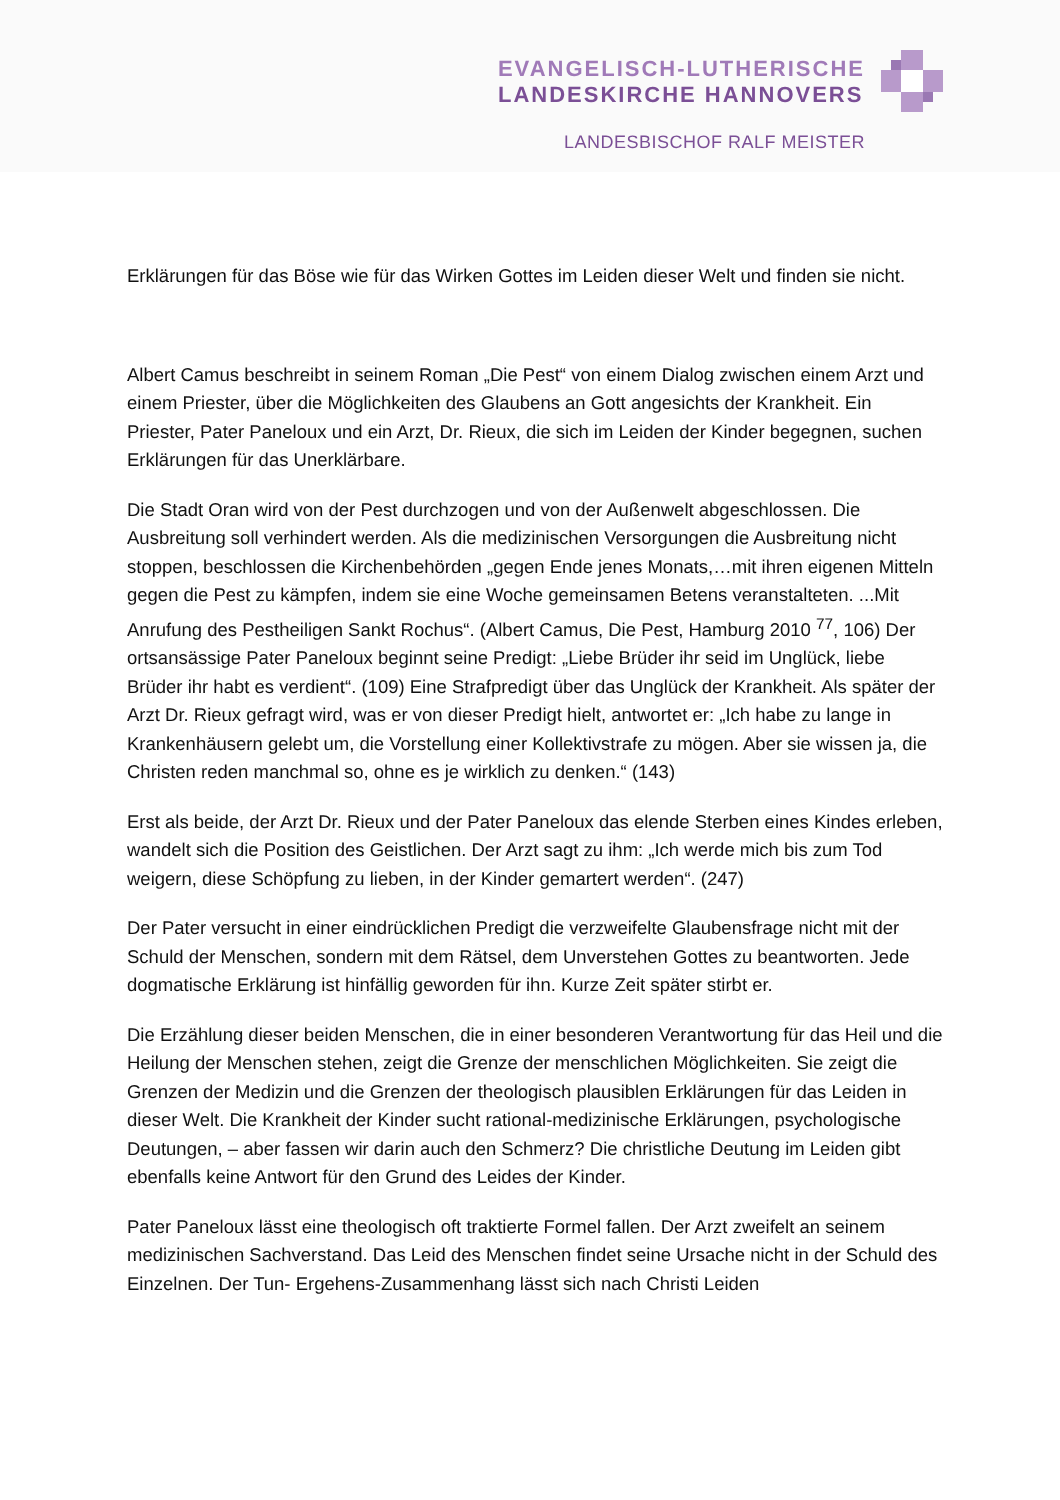EVANGELISCH-LUTHERISCHE
LANDESKIRCHE HANNOVERS
LANDESBISCHOF RALF MEISTER
Erklärungen für das Böse wie für das Wirken Gottes im Leiden dieser Welt und finden sie nicht.
Albert Camus beschreibt in seinem Roman „Die Pest“ von einem Dialog zwischen einem Arzt und einem Priester, über die Möglichkeiten des Glaubens an Gott angesichts der Krankheit. Ein Priester, Pater Paneloux und ein Arzt, Dr. Rieux, die sich im Leiden der Kinder begegnen, suchen Erklärungen für das Unerklärbare.
Die Stadt Oran wird von der Pest durchzogen und von der Außenwelt abgeschlossen. Die Ausbreitung soll verhindert werden. Als die medizinischen Versorgungen die Ausbreitung nicht stoppen, beschlossen die Kirchenbehörden „gegen Ende jenes Monats,…mit ihren eigenen Mitteln gegen die Pest zu kämpfen, indem sie eine Woche gemeinsamen Betens veranstalteten. ...Mit Anrufung des Pestheiligen Sankt Rochus“. (Albert Camus, Die Pest, Hamburg 2010 <sup>77</sup>, 106) Der ortsansässige Pater Paneloux beginnt seine Predigt: „Liebe Brüder ihr seid im Unglück, liebe Brüder ihr habt es verdient“. (109) Eine Strafpredigt über das Unglück der Krankheit. Als später der Arzt Dr. Rieux gefragt wird, was er von dieser Predigt hielt, antwortet er: „Ich habe zu lange in Krankenhäusern gelebt um, die Vorstellung einer Kollektivstrafe zu mögen. Aber sie wissen ja, die Christen reden manchmal so, ohne es je wirklich zu denken.“ (143)
Erst als beide, der Arzt Dr. Rieux und der Pater Paneloux das elende Sterben eines Kindes erleben, wandelt sich die Position des Geistlichen. Der Arzt sagt zu ihm: „Ich werde mich bis zum Tod weigern, diese Schöpfung zu lieben, in der Kinder gemartert werden“. (247)
Der Pater versucht in einer eindrücklichen Predigt die verzweifelte Glaubensfrage nicht mit der Schuld der Menschen, sondern mit dem Rätsel, dem Unverstehen Gottes zu beantworten. Jede dogmatische Erklärung ist hinfällig geworden für ihn. Kurze Zeit später stirbt er.
Die Erzählung dieser beiden Menschen, die in einer besonderen Verantwortung für das Heil und die Heilung der Menschen stehen, zeigt die Grenze der menschlichen Möglichkeiten. Sie zeigt die Grenzen der Medizin und die Grenzen der theologisch plausiblen Erklärungen für das Leiden in dieser Welt. Die Krankheit der Kinder sucht rational-medizinische Erklärungen, psychologische Deutungen, – aber fassen wir darin auch den Schmerz? Die christliche Deutung im Leiden gibt ebenfalls keine Antwort für den Grund des Leides der Kinder.
Pater Paneloux lässt eine theologisch oft traktierte Formel fallen. Der Arzt zweifelt an seinem medizinischen Sachverstand. Das Leid des Menschen findet seine Ursache nicht in der Schuld des Einzelnen. Der Tun- Ergehens-Zusammenhang lässt sich nach Christi Leiden